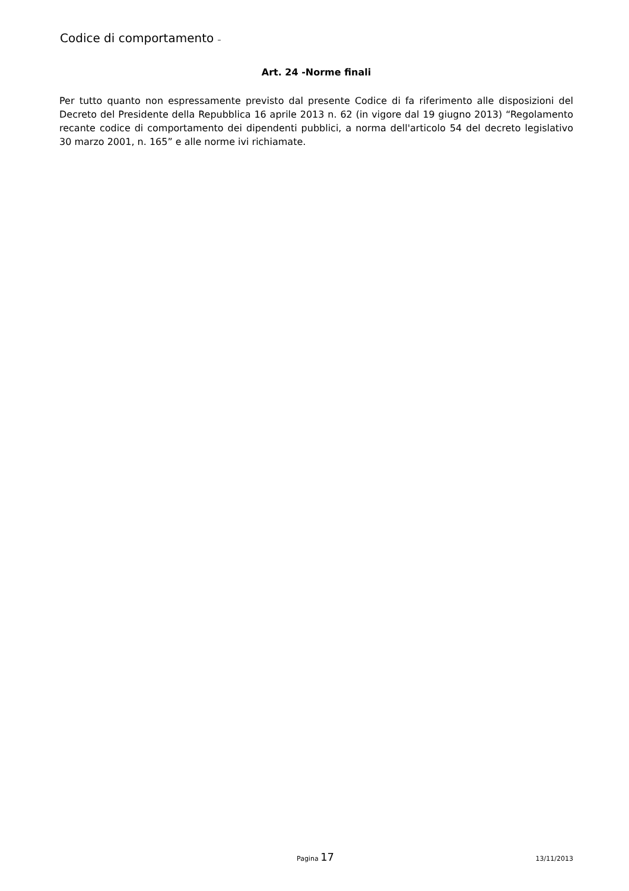Codice di comportamento –
Art. 24 -Norme finali
Per tutto quanto non espressamente previsto dal presente Codice di fa riferimento alle disposizioni del Decreto del Presidente della Repubblica 16 aprile 2013 n. 62 (in vigore dal 19 giugno 2013) “Regolamento recante codice di comportamento dei dipendenti pubblici, a norma dell'articolo 54 del decreto legislativo 30 marzo 2001, n. 165” e alle norme ivi richiamate.
Pagina 17
13/11/2013